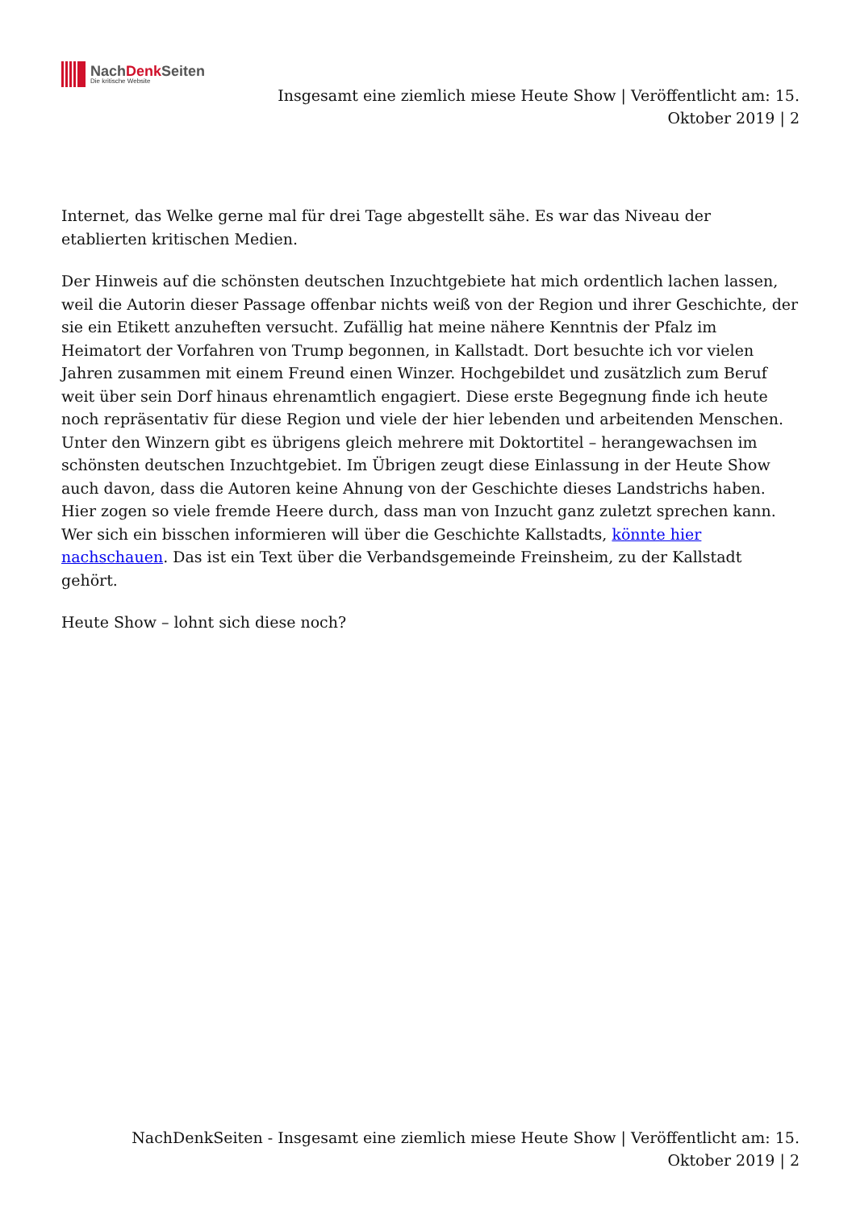NachDenk Seiten
Die kritische Website
Insgesamt eine ziemlich miese Heute Show | Veröffentlicht am: 15. Oktober 2019 | 2
Internet, das Welke gerne mal für drei Tage abgestellt sähe. Es war das Niveau der etablierten kritischen Medien.
Der Hinweis auf die schönsten deutschen Inzuchtgebiete hat mich ordentlich lachen lassen, weil die Autorin dieser Passage offenbar nichts weiß von der Region und ihrer Geschichte, der sie ein Etikett anzuheften versucht. Zufällig hat meine nähere Kenntnis der Pfalz im Heimatort der Vorfahren von Trump begonnen, in Kallstadt. Dort besuchte ich vor vielen Jahren zusammen mit einem Freund einen Winzer. Hochgebildet und zusätzlich zum Beruf weit über sein Dorf hinaus ehrenamtlich engagiert. Diese erste Begegnung finde ich heute noch repräsentativ für diese Region und viele der hier lebenden und arbeitenden Menschen. Unter den Winzern gibt es übrigens gleich mehrere mit Doktortitel – herangewachsen im schönsten deutschen Inzuchtgebiet. Im Übrigen zeugt diese Einlassung in der Heute Show auch davon, dass die Autoren keine Ahnung von der Geschichte dieses Landstrichs haben. Hier zogen so viele fremde Heere durch, dass man von Inzucht ganz zuletzt sprechen kann. Wer sich ein bisschen informieren will über die Geschichte Kallstadts, könnte hier nachschauen. Das ist ein Text über die Verbandsgemeinde Freinsheim, zu der Kallstadt gehört.
Heute Show – lohnt sich diese noch?
NachDenkSeiten - Insgesamt eine ziemlich miese Heute Show | Veröffentlicht am: 15. Oktober 2019 | 2